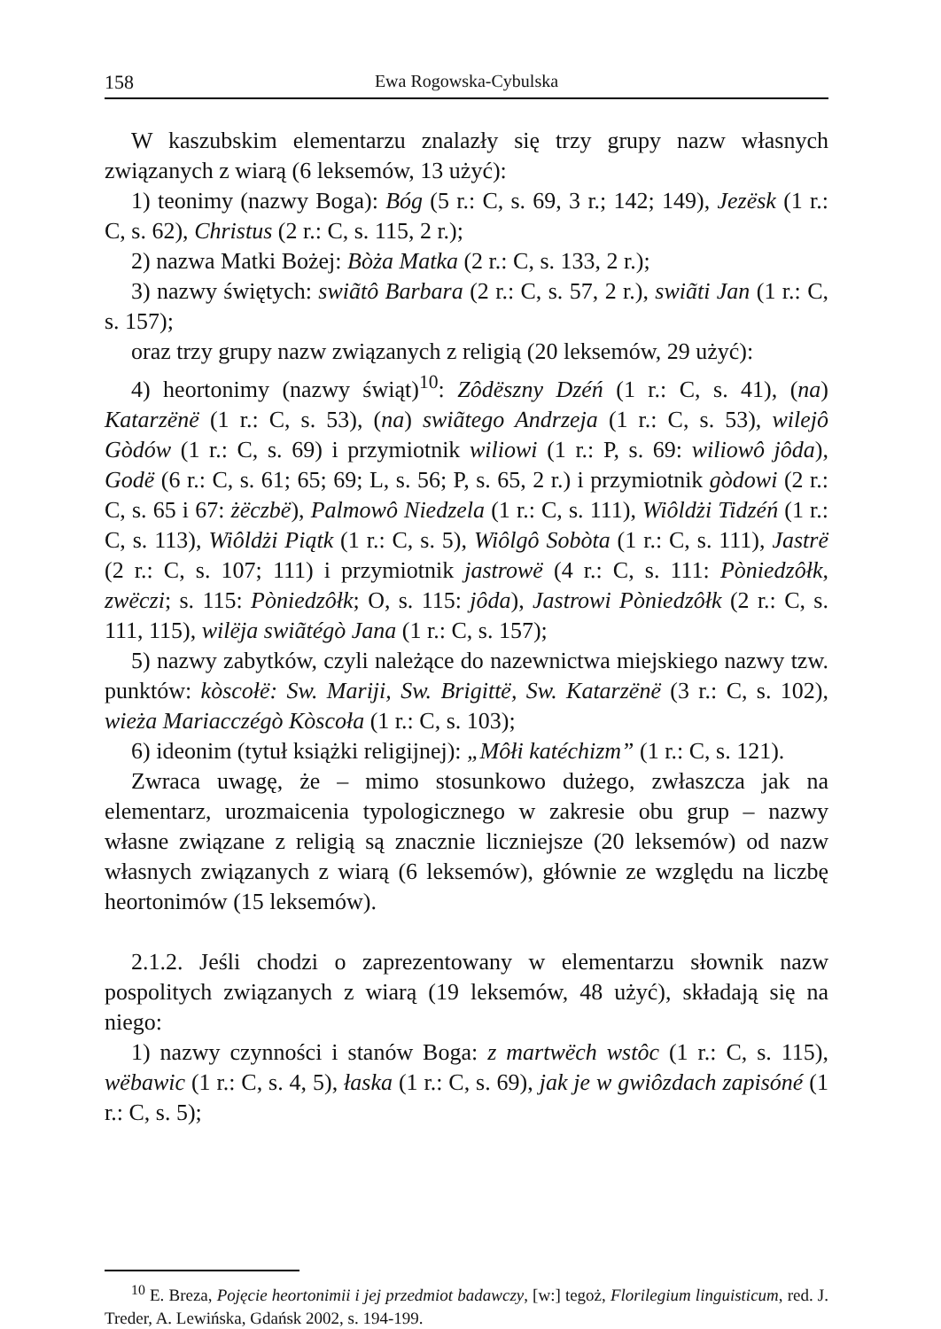158 Ewa Rogowska-Cybulska
W kaszubskim elementarzu znalazły się trzy grupy nazw własnych związanych z wiarą (6 leksemów, 13 użyć):
1) teonimy (nazwy Boga): Bóg (5 r.: C, s. 69, 3 r.; 142; 149), Jezësk (1 r.: C, s. 62), Christus (2 r.: C, s. 115, 2 r.);
2) nazwa Matki Bożej: Bòża Matka (2 r.: C, s. 133, 2 r.);
3) nazwy świętych: swiãtô Barbara (2 r.: C, s. 57, 2 r.), swiãti Jan (1 r.: C, s. 157);
oraz trzy grupy nazw związanych z religią (20 leksemów, 29 użyć):
4) heortonimy (nazwy świąt)<sup>10</sup>: Zôdëszny Dzéń (1 r.: C, s. 41), (na) Katarzënë (1 r.: C, s. 53), (na) swiãtego Andrzeja (1 r.: C, s. 53), wilejô Gòdów (1 r.: C, s. 69) i przymiotnik wiliowi (1 r.: P, s. 69: wiliowô jôda), Godë (6 r.: C, s. 61; 65; 69; L, s. 56; P, s. 65, 2 r.) i przymiotnik gòdowi (2 r.: C, s. 65 i 67: żëczbë), Palmowô Niedzela (1 r.: C, s. 111), Wiôldżi Tidzéń (1 r.: C, s. 113), Wiôldżi Piątk (1 r.: C, s. 5), Wiôlgô Sobòta (1 r.: C, s. 111), Jastrë (2 r.: C, s. 107; 111) i przymiotnik jastrowë (4 r.: C, s. 111: Pòniedzôłk, zwëczi; s. 115: Pòniedzôłk; O, s. 115: jôda), Jastrowi Pòniedzôłk (2 r.: C, s. 111, 115), wilëja swiãtégò Jana (1 r.: C, s. 157);
5) nazwy zabytków, czyli należące do nazewnictwa miejskiego nazwy tzw. punktów: kòscołë: Sw. Mariji, Sw. Brigittë, Sw. Katarzënë (3 r.: C, s. 102), wieża Mariacczégò Kòscoła (1 r.: C, s. 103);
6) ideonim (tytuł książki religijnej): „Môłi katéchizm” (1 r.: C, s. 121).
Zwraca uwagę, że – mimo stosunkowo dużego, zwłaszcza jak na elementarz, urozmaicenia typologicznego w zakresie obu grup – nazwy własne związane z religią są znacznie liczniejsze (20 leksemów) od nazw własnych związanych z wiarą (6 leksemów), głównie ze względu na liczbę heortonimów (15 leksemów).
2.1.2. Jeśli chodzi o zaprezentowany w elementarzu słownik nazw pospolitych związanych z wiarą (19 leksemów, 48 użyć), składają się na niego:
1) nazwy czynności i stanów Boga: z martwëch wstôc (1 r.: C, s. 115), wëbawic (1 r.: C, s. 4, 5), łaska (1 r.: C, s. 69), jak je w gwiôzdach zapisóné (1 r.: C, s. 5);
<sup>10</sup> E. Breza, Pojęcie heortonimii i jej przedmiot badawczy, [w:] tegoż, Florilegium linguisticum, red. J. Treder, A. Lewińska, Gdańsk 2002, s. 194-199.